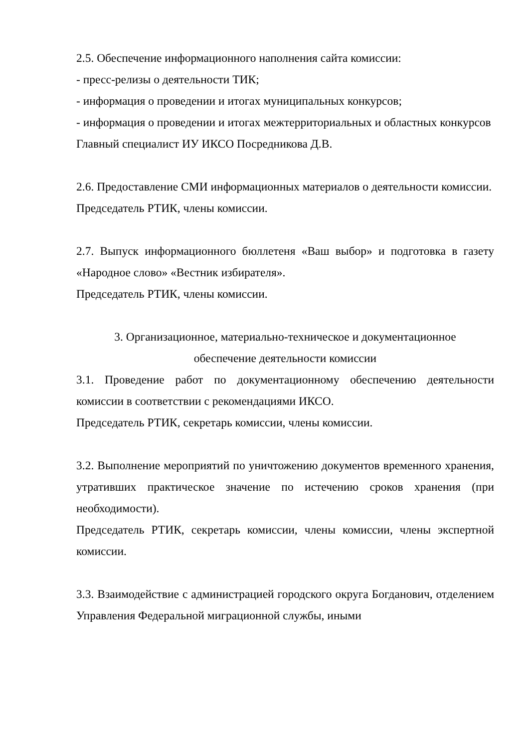2.5. Обеспечение информационного наполнения сайта комиссии:
- пресс-релизы о деятельности ТИК;
- информация о проведении и итогах муниципальных конкурсов;
- информация о проведении и итогах межтерриториальных и областных конкурсов
Главный специалист ИУ ИКСО Посредникова Д.В.
2.6. Предоставление СМИ информационных материалов о деятельности комиссии.
Председатель РТИК, члены комиссии.
2.7. Выпуск информационного бюллетеня «Ваш выбор» и подготовка в газету «Народное слово» «Вестник избирателя».
Председатель РТИК, члены комиссии.
3. Организационное, материально-техническое и документационное
обеспечение деятельности комиссии
3.1. Проведение работ по документационному обеспечению деятельности комиссии в соответствии с рекомендациями ИКСО.
Председатель РТИК, секретарь комиссии, члены комиссии.
3.2. Выполнение мероприятий по уничтожению документов временного хранения, утративших практическое значение по истечению сроков хранения (при необходимости).
Председатель РТИК, секретарь комиссии, члены комиссии, члены экспертной комиссии.
3.3. Взаимодействие с администрацией городского округа Богданович, отделением Управления Федеральной миграционной службы, иными